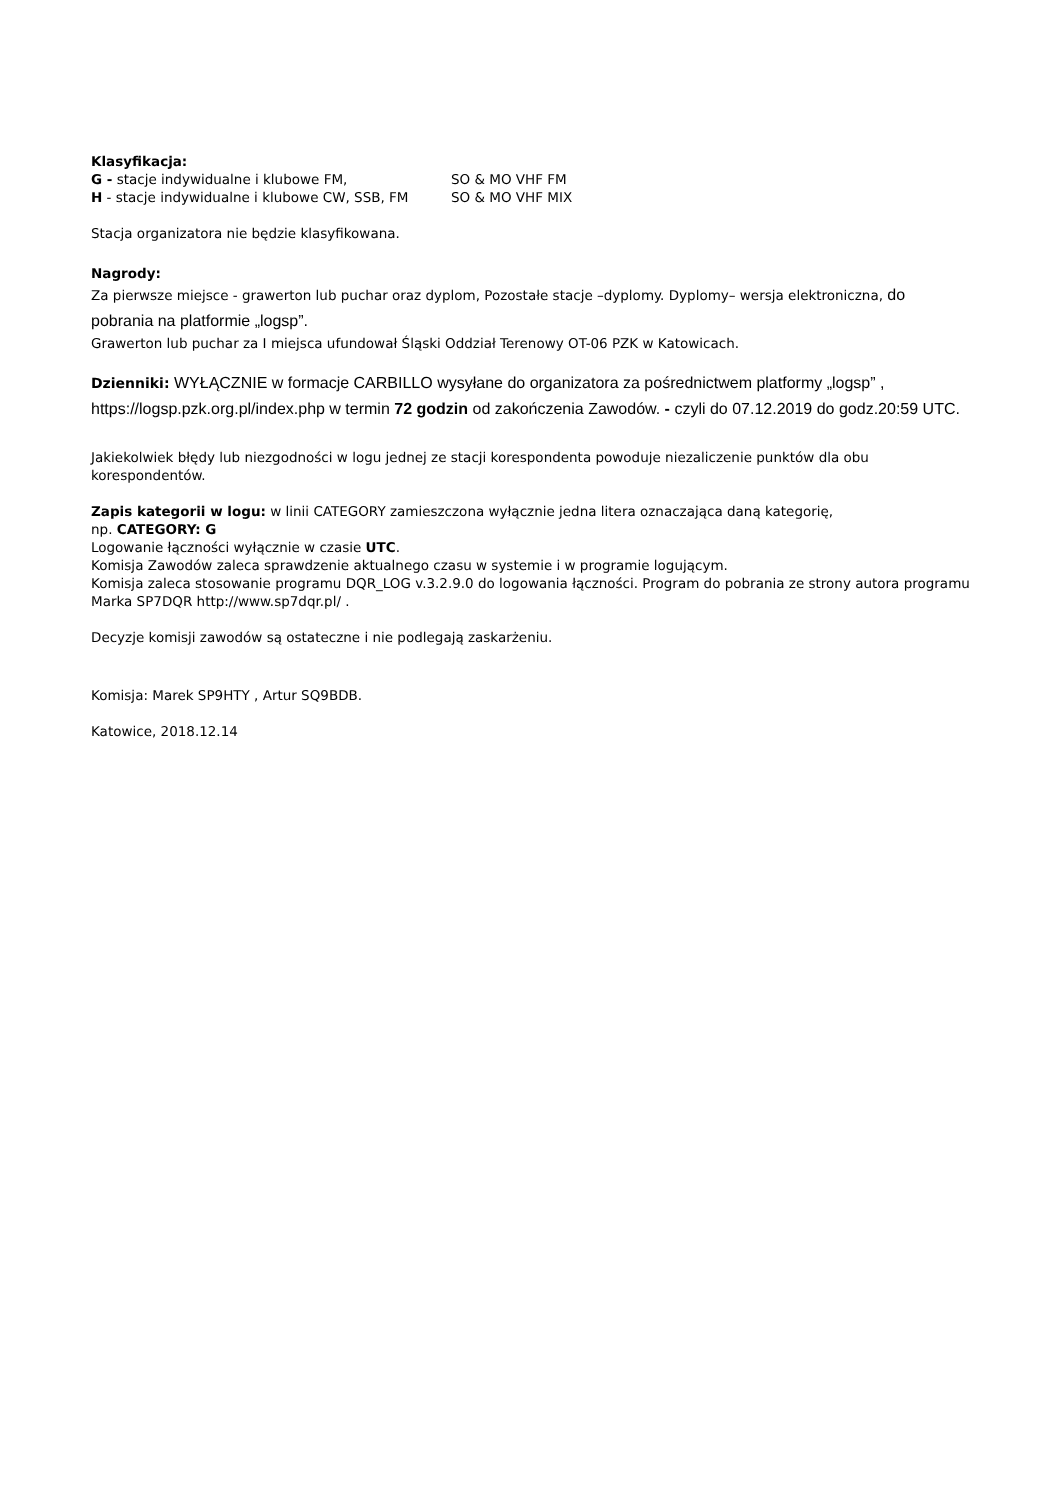Klasyfikacja:
G - stacje indywidualne i klubowe FM, SO & MO VHF FM
H - stacje indywidualne i klubowe CW, SSB, FM SO & MO VHF MIX
Stacja organizatora nie będzie klasyfikowana.
Nagrody:
Za pierwsze miejsce - grawerton lub puchar oraz dyplom, Pozostałe stacje –dyplomy. Dyplomy– wersja elektroniczna, do pobrania na platformie „logsp”.
Grawerton lub puchar za I miejsca ufundował Śląski Oddział Terenowy OT-06 PZK w Katowicach.
Dzienniki: WYŁĄCZNIE w formacje CARBILLO wysyłane do organizatora za pośrednictwem platformy „logsp” , https://logsp.pzk.org.pl/index.php w termin 72 godzin od zakończenia Zawodów. - czyli do 07.12.2019 do godz.20:59 UTC.
Jakiekolwiek błędy lub niezgodności w logu jednej ze stacji korespondenta powoduje niezaliczenie punktów dla obu korespondentów.
Zapis kategorii w logu: w linii CATEGORY zamieszczona wyłącznie jedna litera oznaczająca daną kategorię,
np. CATEGORY: G
Logowanie łączności wyłącznie w czasie UTC.
Komisja Zawodów zaleca sprawdzenie aktualnego czasu w systemie i w programie logującym.
Komisja zaleca stosowanie programu DQR_LOG v.3.2.9.0 do logowania łączności. Program do pobrania ze strony autora programu Marka SP7DQR http://www.sp7dqr.pl/ .
Decyzje komisji zawodów są ostateczne i nie podlegają zaskarżeniu.
Komisja: Marek SP9HTY , Artur SQ9BDB.
Katowice, 2018.12.14